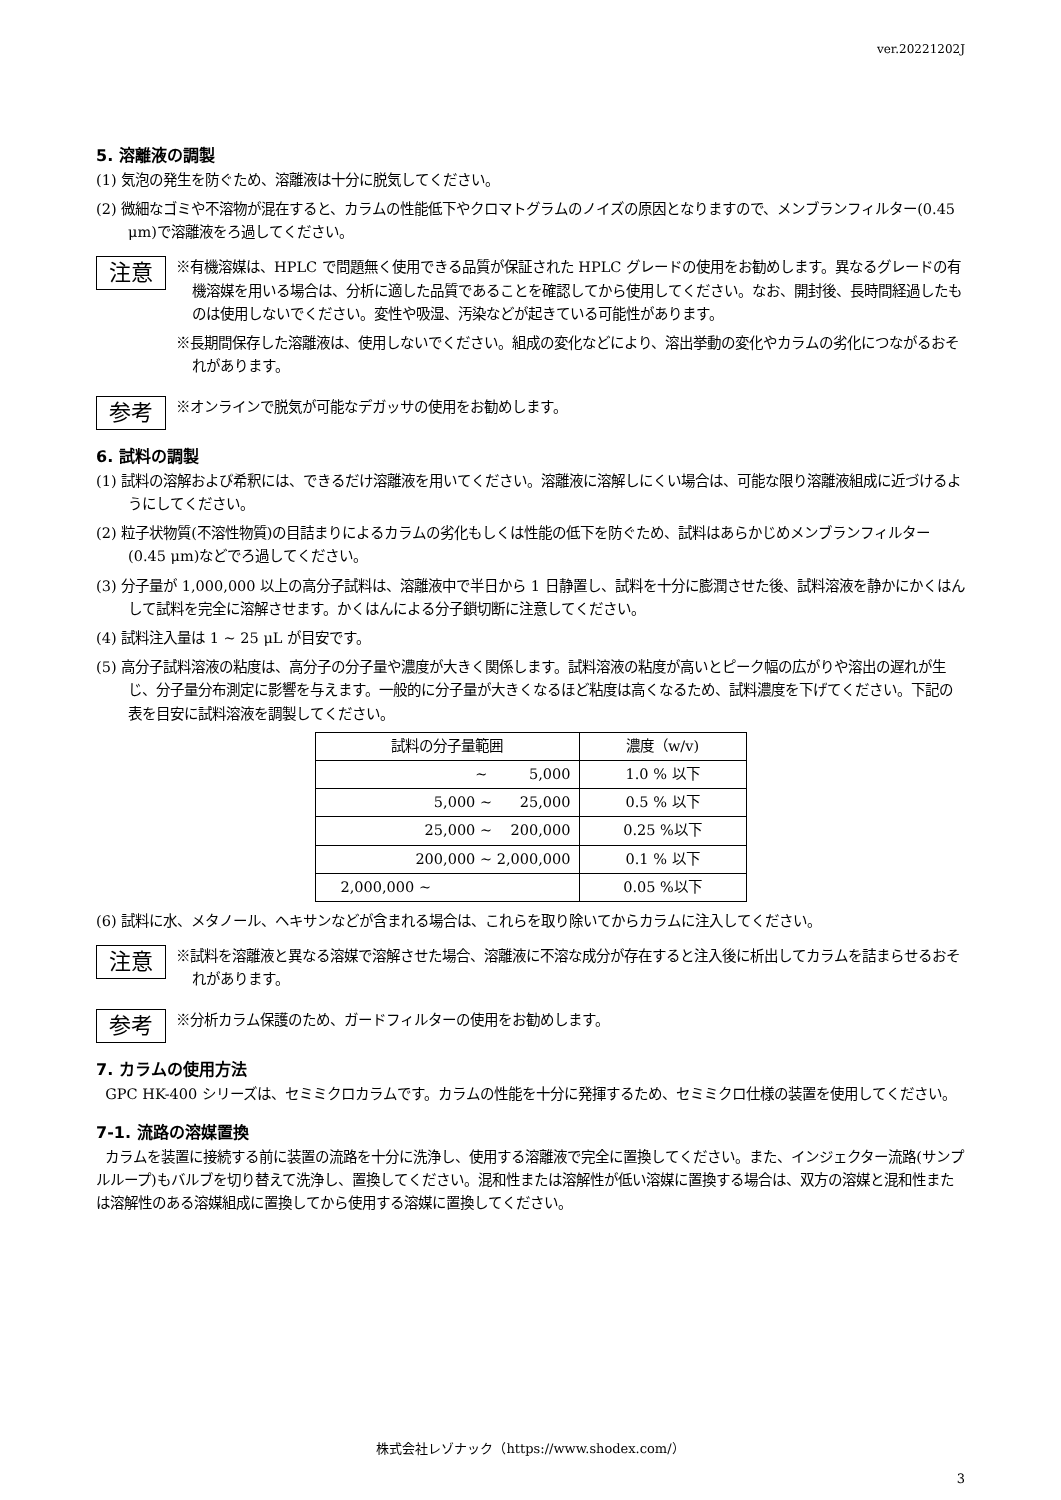ver.20221202J
5. 溶離液の調製
(1) 気泡の発生を防ぐため、溶離液は十分に脱気してください。
(2) 微細なゴミや不溶物が混在すると、カラムの性能低下やクロマトグラムのノイズの原因となりますので、メンブランフィルター(0.45 μm)で溶離液をろ過してください。
注意
※有機溶媒は、HPLC で問題無く使用できる品質が保証された HPLC グレードの使用をお勧めします。異なるグレードの有機溶媒を用いる場合は、分析に適した品質であることを確認してから使用してください。なお、開封後、長時間経過したものは使用しないでください。変性や吸湿、汚染などが起きている可能性があります。
※長期間保存した溶離液は、使用しないでください。組成の変化などにより、溶出挙動の変化やカラムの劣化につながるおそれがあります。
参考
※オンラインで脱気が可能なデガッサの使用をお勧めします。
6. 試料の調製
(1) 試料の溶解および希釈には、できるだけ溶離液を用いてください。溶離液に溶解しにくい場合は、可能な限り溶離液組成に近づけるようにしてください。
(2) 粒子状物質(不溶性物質)の目詰まりによるカラムの劣化もしくは性能の低下を防ぐため、試料はあらかじめメンブランフィルター(0.45 μm)などでろ過してください。
(3) 分子量が 1,000,000 以上の高分子試料は、溶離液中で半日から 1 日静置し、試料を十分に膨潤させた後、試料溶液を静かにかくはんして試料を完全に溶解させます。かくはんによる分子鎖切断に注意してください。
(4) 試料注入量は 1 ~ 25 μL が目安です。
(5) 高分子試料溶液の粘度は、高分子の分子量や濃度が大きく関係します。試料溶液の粘度が高いとピーク幅の広がりや溶出の遅れが生じ、分子量分布測定に影響を与えます。一般的に分子量が大きくなるほど粘度は高くなるため、試料濃度を下げてください。下記の表を目安に試料溶液を調製してください。
| 試料の分子量範囲 | 濃度（w/v) |
| --- | --- |
| ~ 5,000 | 1.0 % 以下 |
| 5,000 ~ 25,000 | 0.5 % 以下 |
| 25,000 ~ 200,000 | 0.25 %以下 |
| 200,000 ~ 2,000,000 | 0.1 % 以下 |
| 2,000,000 ~ | 0.05 %以下 |
(6) 試料に水、メタノール、ヘキサンなどが含まれる場合は、これらを取り除いてからカラムに注入してください。
注意
※試料を溶離液と異なる溶媒で溶解させた場合、溶離液に不溶な成分が存在すると注入後に析出してカラムを詰まらせるおそれがあります。
参考
※分析カラム保護のため、ガードフィルターの使用をお勧めします。
7. カラムの使用方法
GPC HK-400 シリーズは、セミミクロカラムです。カラムの性能を十分に発揮するため、セミミクロ仕様の装置を使用してください。
7-1. 流路の溶媒置換
カラムを装置に接続する前に装置の流路を十分に洗浄し、使用する溶離液で完全に置換してください。また、インジェクター流路(サンプルループ)もバルブを切り替えて洗浄し、置換してください。混和性または溶解性が低い溶媒に置換する場合は、双方の溶媒と混和性または溶解性のある溶媒組成に置換してから使用する溶媒に置換してください。
株式会社レゾナック（https://www.shodex.com/）
3